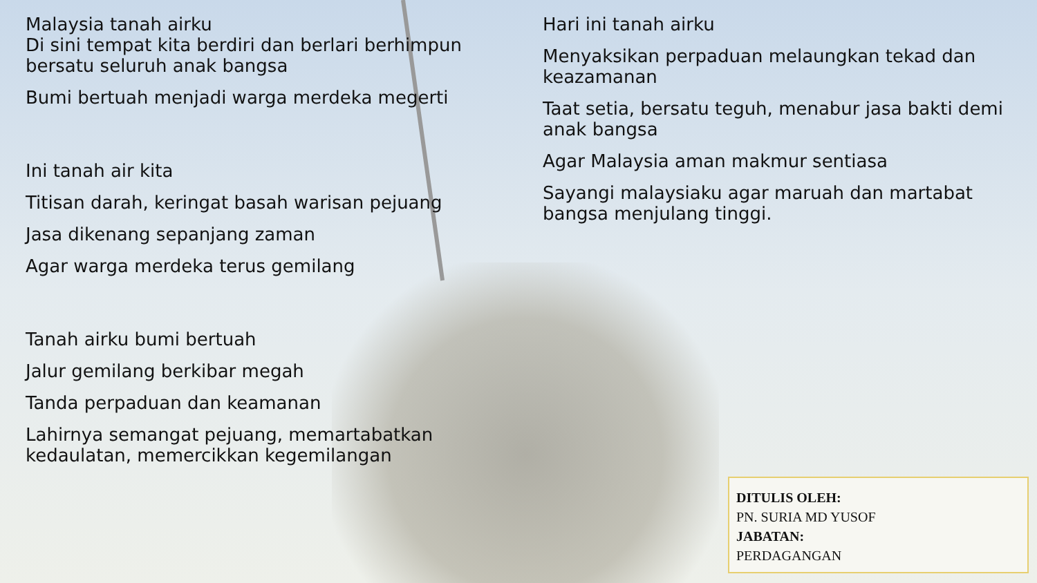Malaysia tanah airku
Di sini tempat kita berdiri dan berlari berhimpun bersatu seluruh anak bangsa
Bumi bertuah menjadi warga merdeka megerti
Ini tanah air kita
Titisan darah, keringat basah warisan pejuang
Jasa dikenang sepanjang zaman
Agar warga merdeka terus gemilang
Tanah airku bumi bertuah
Jalur gemilang berkibar megah
Tanda perpaduan dan keamanan
Lahirnya semangat pejuang, memartabatkan kedaulatan, memercikkan kegemilangan
Hari ini tanah airku
Menyaksikan perpaduan melaungkan tekad dan keazamanan
Taat setia, bersatu teguh, menabur jasa bakti demi anak bangsa
Agar Malaysia aman makmur sentiasa
Sayangi malaysiaku agar maruah dan martabat bangsa menjulang tinggi.
DITULIS OLEH:
PN. SURIA MD YUSOF
JABATAN:
PERDAGANGAN